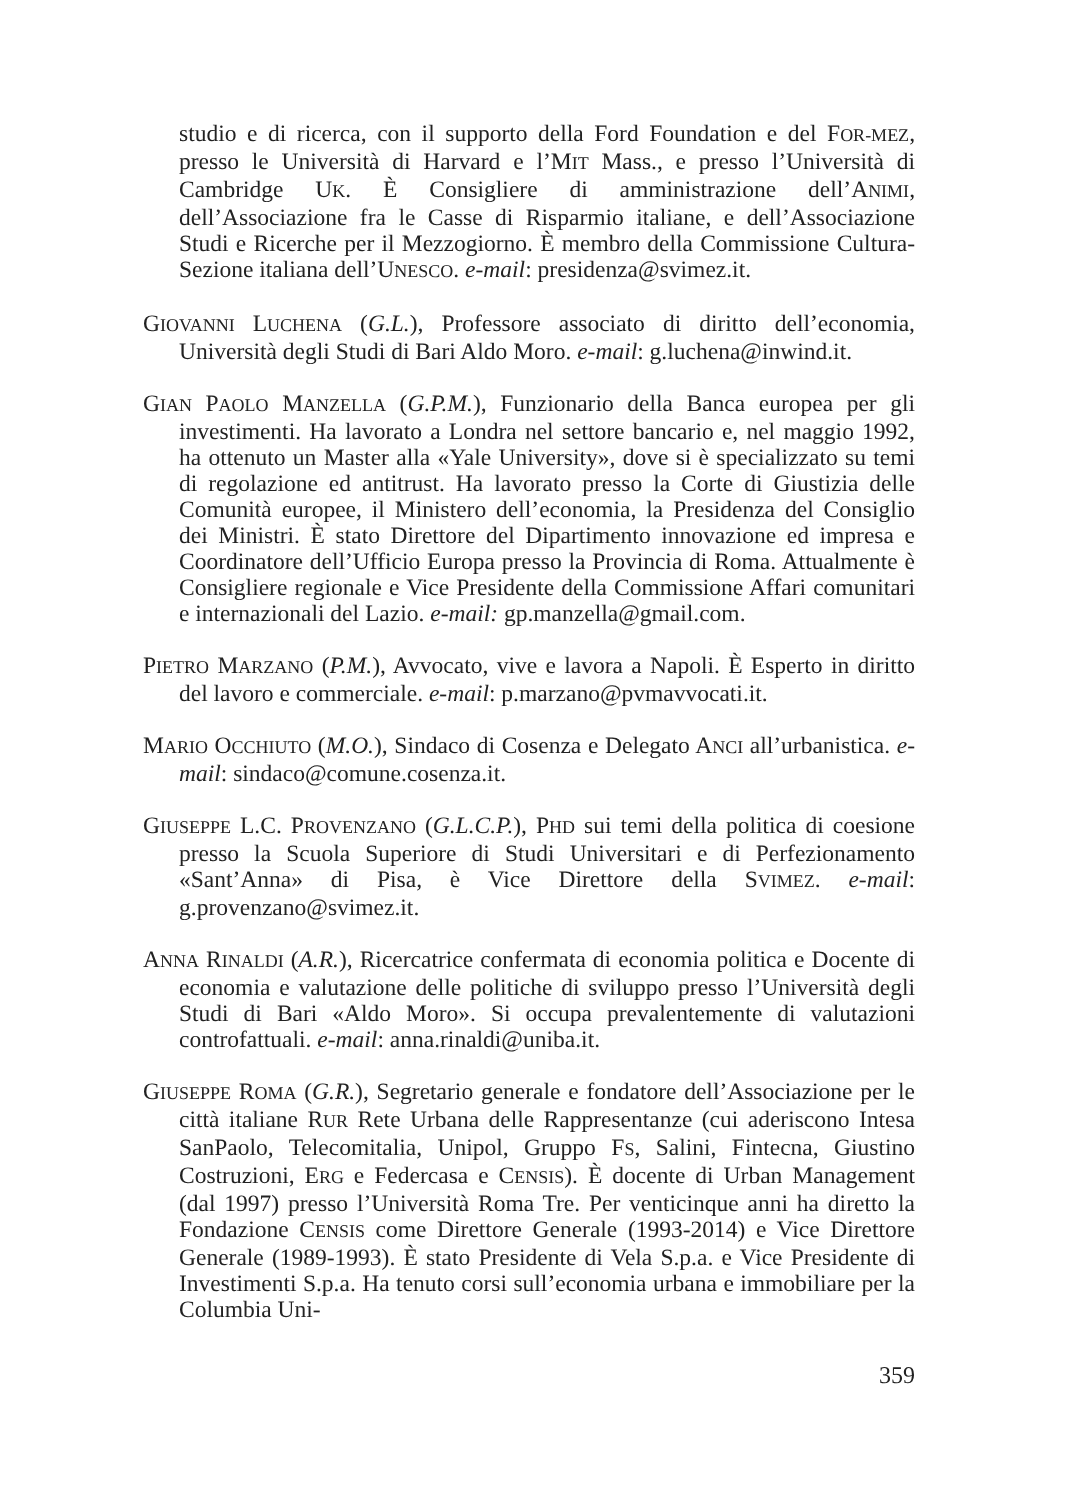studio e di ricerca, con il supporto della Ford Foundation e del FOR-MEZ, presso le Università di Harvard e l’MIT Mass., e presso l’Università di Cambridge UK. È Consigliere di amministrazione dell’ANIMI, dell’Associazione fra le Casse di Risparmio italiane, e dell’Associazione Studi e Ricerche per il Mezzogiorno. È membro della Commissione Cultura-Sezione italiana dell’UNESCO. e-mail: presidenza@svimez.it.
GIOVANNI LUCHENA (G.L.), Professore associato di diritto dell’economia, Università degli Studi di Bari Aldo Moro. e-mail: g.luchena@inwind.it.
GIAN PAOLO MANZELLA (G.P.M.), Funzionario della Banca europea per gli investimenti. Ha lavorato a Londra nel settore bancario e, nel maggio 1992, ha ottenuto un Master alla «Yale University», dove si è specializzato su temi di regolazione ed antitrust. Ha lavorato presso la Corte di Giustizia delle Comunità europee, il Ministero dell’economia, la Presidenza del Consiglio dei Ministri. È stato Direttore del Dipartimento innovazione ed impresa e Coordinatore dell’Ufficio Europa presso la Provincia di Roma. Attualmente è Consigliere regionale e Vice Presidente della Commissione Affari comunitari e internazionali del Lazio. e-mail: gp.manzella@gmail.com.
PIETRO MARZANO (P.M.), Avvocato, vive e lavora a Napoli. È Esperto in diritto del lavoro e commerciale. e-mail: p.marzano@pvmavvocati.it.
MARIO OCCHIUTO (M.O.), Sindaco di Cosenza e Delegato ANCI all’urbanistica. e-mail: sindaco@comune.cosenza.it.
GIUSEPPE L.C. PROVENZANO (G.L.C.P.), PHD sui temi della politica di coesione presso la Scuola Superiore di Studi Universitari e di Perfezionamento «Sant’Anna» di Pisa, è Vice Direttore della SVIMEZ. e-mail: g.provenzano@svimez.it.
ANNA RINALDI (A.R.), Ricercatrice confermata di economia politica e Docente di economia e valutazione delle politiche di sviluppo presso l’Università degli Studi di Bari «Aldo Moro». Si occupa prevalentemente di valutazioni controfattuali. e-mail: anna.rinaldi@uniba.it.
GIUSEPPE ROMA (G.R.), Segretario generale e fondatore dell’Associazione per le città italiane RUR Rete Urbana delle Rappresentanze (cui aderiscono Intesa SanPaolo, Telecomitalia, Unipol, Gruppo FS, Salini, Fintecna, Giustino Costruzioni, ERG e Federcasa e CENSIS). È docente di Urban Management (dal 1997) presso l’Università Roma Tre. Per venticinque anni ha diretto la Fondazione CENSIS come Direttore Generale (1993-2014) e Vice Direttore Generale (1989-1993). È stato Presidente di Vela S.p.a. e Vice Presidente di Investimenti S.p.a. Ha tenuto corsi sull’economia urbana e immobiliare per la Columbia Uni-
359